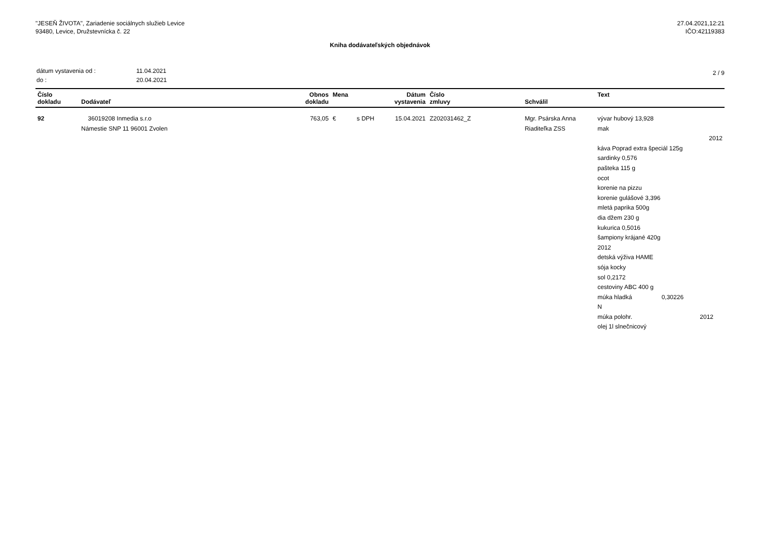"JESEŇ ŽIVOTA", Zariadenie sociálnych služieb Levice
93480, Levice, Družstevnícka č. 22
27.04.2021,12:21
IČO:42119383
Kniha dodávateľských objednávok
| dátum vystavenia od : | 11.04.2021 |
| do : | 20.04.2021 |
2 / 9
| Číslo dokladu | Dodávateľ | Obnos dokladu | Mena | | Dátum vystavenia | Číslo zmluvy | Schválil | Text |
| --- | --- | --- | --- | --- | --- | --- | --- | --- |
| 92 | 36019208 Inmedia s.r.o Námestie SNP 11 96001 Zvolen | 763,05 | € | s DPH | 15.04.2021 | Z202031462_Z | Mgr. Psárska Anna Riaditeľka ZSS | vývar hubový 13,928 mak 2012 káva Poprad extra špeciál 125g sardinky 0,576 pašteka 115 g ocot korenie na pizzu korenie gulášové 3,396 mletá paprika 500g dia džem 230 g kukurica 0,5016 šampiony krájané 420g 2012 detská výživa HAME sója kocky sol 0,2172 cestoviny ABC 400 g múka hladká 0,30226 N múka polohr. 2012 olej 1l slnečnicový |